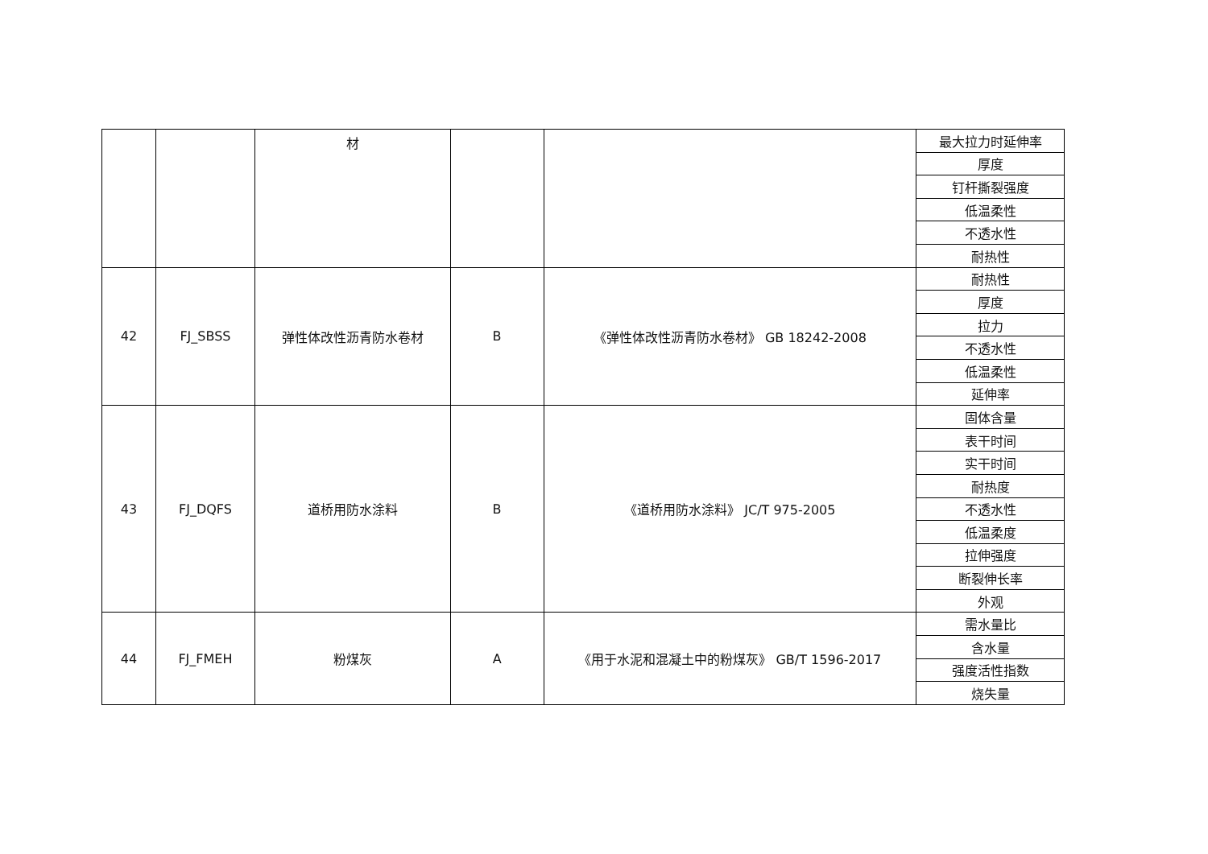| | | 材 | | | 最大拉力时延伸率 |
| | | | | | 厚度 |
| | | | | | 钉杆撕裂强度 |
| | | | | | 低温柔性 |
| | | | | | 不透水性 |
| | | | | | 耐热性 |
| 42 | FJ_SBSS | 弹性体改性沥青防水卷材 | B | 《弹性体改性沥青防水卷材》 GB 18242-2008 | 耐热性 |
| | | | | | 厚度 |
| | | | | | 拉力 |
| | | | | | 不透水性 |
| | | | | | 低温柔性 |
| | | | | | 延伸率 |
| 43 | FJ_DQFS | 道桥用防水涂料 | B | 《道桥用防水涂料》 JC/T 975-2005 | 固体含量 |
| | | | | | 表干时间 |
| | | | | | 实干时间 |
| | | | | | 耐热度 |
| | | | | | 不透水性 |
| | | | | | 低温柔度 |
| | | | | | 拉伸强度 |
| | | | | | 断裂伸长率 |
| | | | | | 外观 |
| 44 | FJ_FMEH | 粉煤灰 | A | 《用于水泥和混凝土中的粉煤灰》 GB/T 1596-2017 | 需水量比 |
| | | | | | 含水量 |
| | | | | | 强度活性指数 |
| | | | | | 烧失量 |